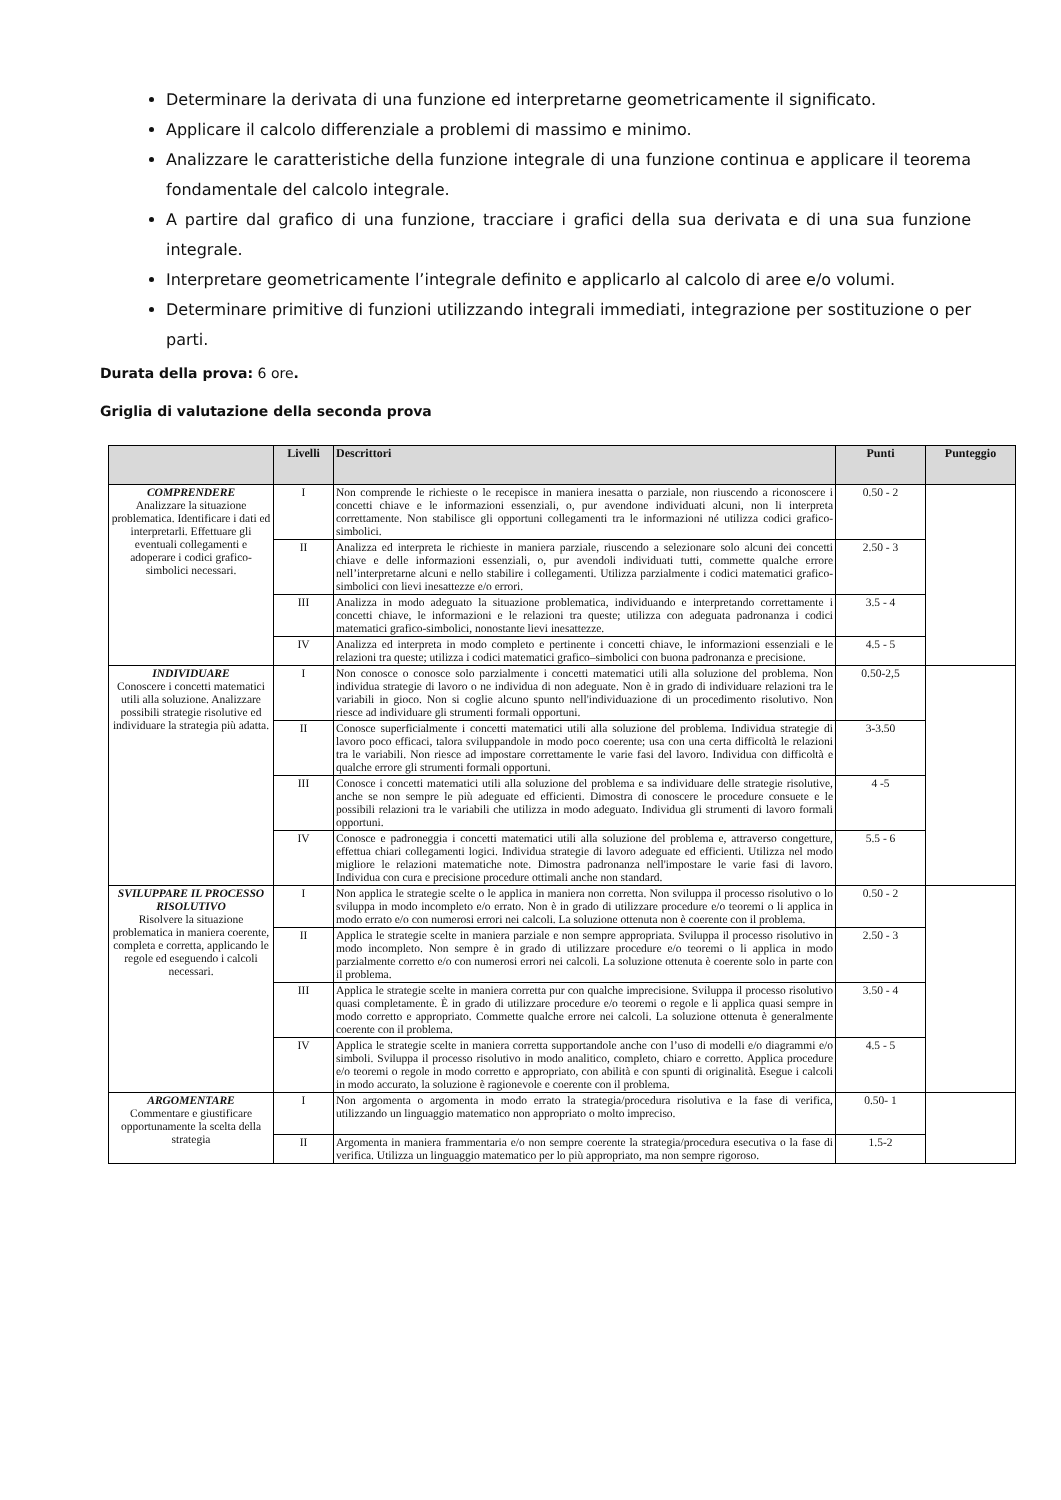Determinare la derivata di una funzione ed interpretarne geometricamente il significato.
Applicare il calcolo differenziale a problemi di massimo e minimo.
Analizzare le caratteristiche della funzione integrale di una funzione continua e applicare il teorema fondamentale del calcolo integrale.
A partire dal grafico di una funzione, tracciare i grafici della sua derivata e di una sua funzione integrale.
Interpretare geometricamente l’integrale definito e applicarlo al calcolo di aree e/o volumi.
Determinare primitive di funzioni utilizzando integrali immediati, integrazione per sostituzione o per parti.
Durata della prova: 6 ore.
Griglia di valutazione della seconda prova
| | Livelli | Descrittori | Punti | Punteggio |
| --- | --- | --- | --- | --- |
| COMPRENDERE Analizzare la situazione problematica. Identificare i dati ed interpretarli. Effettuare gli eventuali collegamenti e adoperare i codici grafico-simbolici necessari. | I | Non comprende le richieste o le recepisce in maniera inesatta o parziale, non riuscendo a riconoscere i concetti chiave e le informazioni essenziali, o, pur avendone individuati alcuni, non li interpreta correttamente. Non stabilisce gli opportuni collegamenti tra le informazioni né utilizza codici grafico-simbolici. | 0.50 - 2 | |
| | II | Analizza ed interpreta le richieste in maniera parziale, riuscendo a selezionare solo alcuni dei concetti chiave e delle informazioni essenziali, o, pur avendoli individuati tutti, commette qualche errore nell’interpretarne alcuni e nello stabilire i collegamenti. Utilizza parzialmente i codici matematici grafico-simbolici con lievi inesattezze e/o errori. | 2.50 - 3 | |
| | III | Analizza in modo adeguato la situazione problematica, individuando e interpretando correttamente i concetti chiave, le informazioni e le relazioni tra queste; utilizza con adeguata padronanza i codici matematici grafico-simbolici, nonostante lievi inesattezze. | 3.5 - 4 | |
| | IV | Analizza ed interpreta in modo completo e pertinente i concetti chiave, le informazioni essenziali e le relazioni tra queste; utilizza i codici matematici grafico–simbolici con buona padronanza e precisione. | 4.5 - 5 | |
| INDIVIDUARE Conoscere i concetti matematici utili alla soluzione. Analizzare possibili strategie risolutive ed individuare la strategia più adatta. | I | Non conosce o conosce solo parzialmente i concetti matematici utili alla soluzione del problema. Non individua strategie di lavoro o ne individua di non adeguate. Non è in grado di individuare relazioni tra le variabili in gioco. Non si coglie alcuno spunto nell'individuazione di un procedimento risolutivo. Non riesce ad individuare gli strumenti formali opportuni. | 0.50-2,5 | |
| | II | Conosce superficialmente i concetti matematici utili alla soluzione del problema. Individua strategie di lavoro poco efficaci, talora sviluppandole in modo poco coerente; usa con una certa difficoltà le relazioni tra le variabili. Non riesce ad impostare correttamente le varie fasi del lavoro. Individua con difficoltà e qualche errore gli strumenti formali opportuni. | 3-3.50 | |
| | III | Conosce i concetti matematici utili alla soluzione del problema e sa individuare delle strategie risolutive, anche se non sempre le più adeguate ed efficienti. Dimostra di conoscere le procedure consuete e le possibili relazioni tra le variabili che utilizza in modo adeguato. Individua gli strumenti di lavoro formali opportuni. | 4 -5 | |
| | IV | Conosce e padroneggia i concetti matematici utili alla soluzione del problema e, attraverso congetture, effettua chiari collegamenti logici. Individua strategie di lavoro adeguate ed efficienti. Utilizza nel modo migliore le relazioni matematiche note. Dimostra padronanza nell'impostare le varie fasi di lavoro. Individua con cura e precisione procedure ottimali anche non standard. | 5.5 - 6 | |
| SVILUPPARE IL PROCESSO RISOLUTIVO Risolvere la situazione problematica in maniera coerente, completa e corretta, applicando le regole ed eseguendo i calcoli necessari. | I | Non applica le strategie scelte o le applica in maniera non corretta. Non sviluppa il processo risolutivo o lo sviluppa in modo incompleto e/o errato. Non è in grado di utilizzare procedure e/o teoremi o li applica in modo errato e/o con numerosi errori nei calcoli. La soluzione ottenuta non è coerente con il problema. | 0.50 - 2 | |
| | II | Applica le strategie scelte in maniera parziale e non sempre appropriata. Sviluppa il processo risolutivo in modo incompleto. Non sempre è in grado di utilizzare procedure e/o teoremi o li applica in modo parzialmente corretto e/o con numerosi errori nei calcoli. La soluzione ottenuta è coerente solo in parte con il problema. | 2.50 - 3 | |
| | III | Applica le strategie scelte in maniera corretta pur con qualche imprecisione. Sviluppa il processo risolutivo quasi completamente. È in grado di utilizzare procedure e/o teoremi o regole e li applica quasi sempre in modo corretto e appropriato. Commette qualche errore nei calcoli. La soluzione ottenuta è generalmente coerente con il problema. | 3.50 - 4 | |
| | IV | Applica le strategie scelte in maniera corretta supportandole anche con l’uso di modelli e/o diagrammi e/o simboli. Sviluppa il processo risolutivo in modo analitico, completo, chiaro e corretto. Applica procedure e/o teoremi o regole in modo corretto e appropriato, con abilità e con spunti di originalità. Esegue i calcoli in modo accurato, la soluzione è ragionevole e coerente con il problema. | 4.5 - 5 | |
| ARGOMENTARE Commentare e giustificare opportunamente la scelta della strategia | I | Non argomenta o argomenta in modo errato la strategia/procedura risolutiva e la fase di verifica, utilizzando un linguaggio matematico non appropriato o molto impreciso. | 0.50- 1 | |
| | II | Argomenta in maniera frammentaria e/o non sempre coerente la strategia/procedura esecutiva o la fase di verifica. Utilizza un linguaggio matematico per lo più appropriato, ma non sempre rigoroso. | 1.5-2 | |